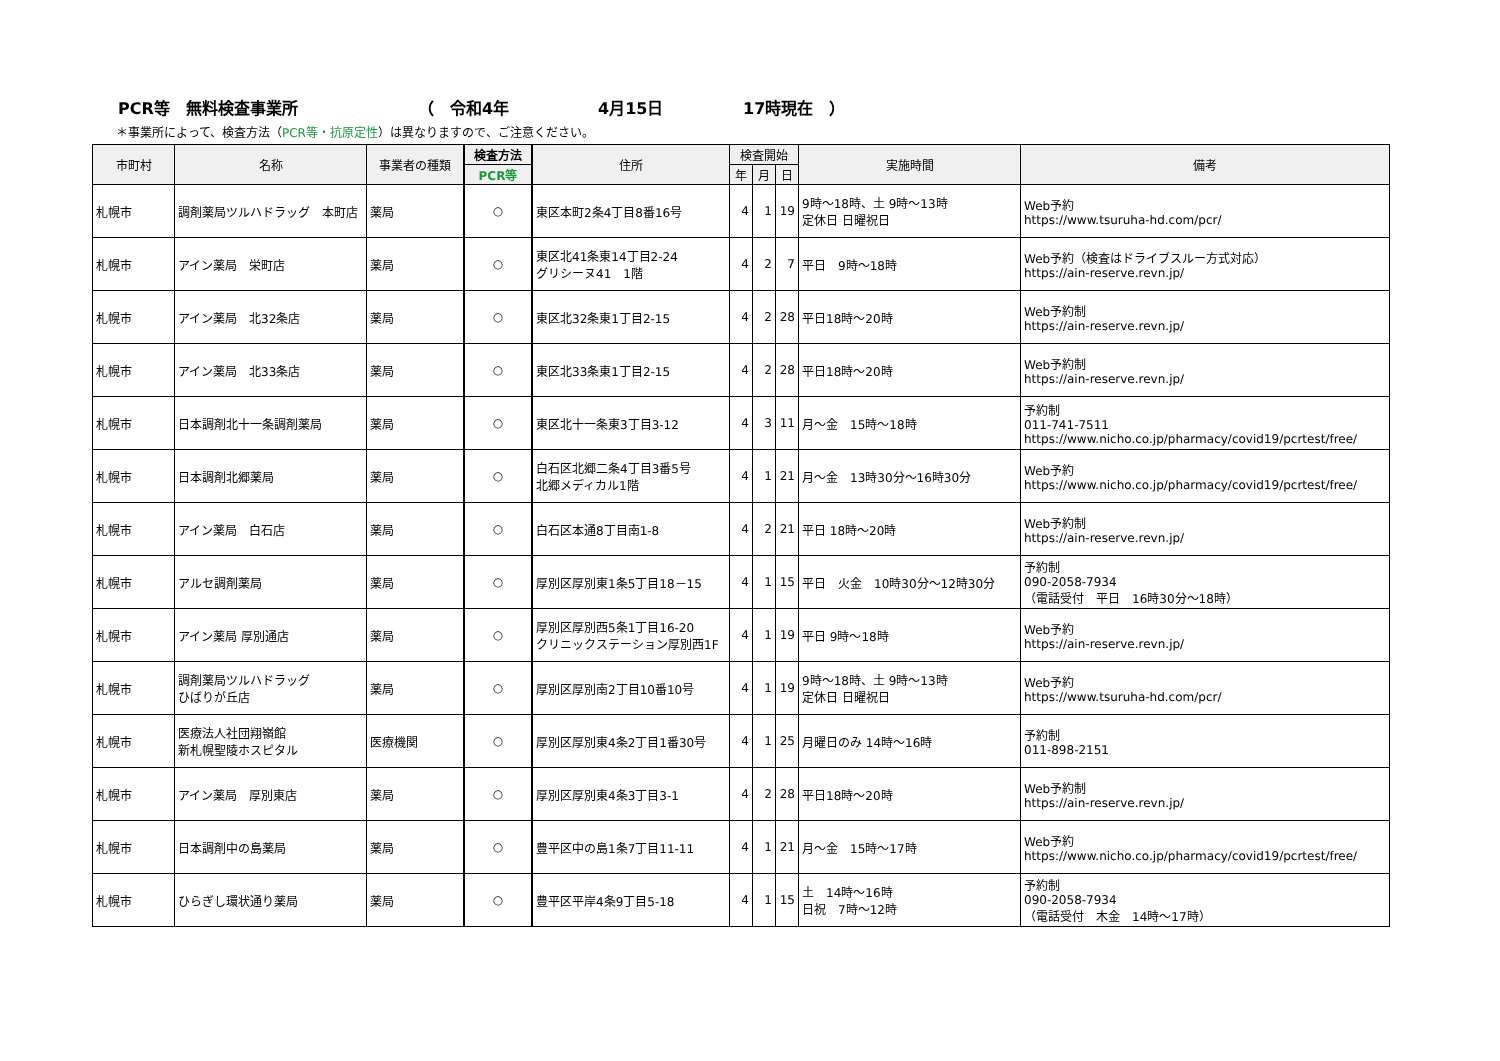PCR等　無料検査事業所 （　令和4年 4月15日 17時現在　）
＊事業所によって、検査方法（PCR等・抗原定性）は異なりますので、ご注意ください。
| 市町村 | 名称 | 事業者の種類 | 検査方法 | 住所 | 検査開始 | | | 実施時間 | 備考 |
| --- | --- | --- | --- | --- | --- | --- | --- | --- | --- |
| | | | PCR等 | | 年 | 月 | 日 | | |
| 札幌市 | 調剤薬局ツルハドラッグ 本町店 | 薬局 | ○ | 東区本町2条4丁目8番16号 | 4 | 1 | 19 | 9時～18時、土 9時～13時 定休日 日曜祝日 | Web予約 https://www.tsuruha-hd.com/pcr/ |
| 札幌市 | アイン薬局 栄町店 | 薬局 | ○ | 東区北41条東14丁目2-24 グリシーヌ41 1階 | 4 | 2 | 7 | 平日 9時～18時 | Web予約（検査はドライブスルー方式対応） https://ain-reserve.revn.jp/ |
| 札幌市 | アイン薬局 北32条店 | 薬局 | ○ | 東区北32条東1丁目2-15 | 4 | 2 | 28 | 平日18時～20時 | Web予約制 https://ain-reserve.revn.jp/ |
| 札幌市 | アイン薬局 北33条店 | 薬局 | ○ | 東区北33条東1丁目2-15 | 4 | 2 | 28 | 平日18時～20時 | Web予約制 https://ain-reserve.revn.jp/ |
| 札幌市 | 日本調剤北十一条調剤薬局 | 薬局 | ○ | 東区北十一条東3丁目3-12 | 4 | 3 | 11 | 月～金 15時～18時 | 予約制 011-741-7511 https://www.nicho.co.jp/pharmacy/covid19/pcrtest/free/ |
| 札幌市 | 日本調剤北郷薬局 | 薬局 | ○ | 白石区北郷二条4丁目3番5号 北郷メディカル1階 | 4 | 1 | 21 | 月～金 13時30分～16時30分 | Web予約 https://www.nicho.co.jp/pharmacy/covid19/pcrtest/free/ |
| 札幌市 | アイン薬局 白石店 | 薬局 | ○ | 白石区本通8丁目南1-8 | 4 | 2 | 21 | 平日 18時～20時 | Web予約制 https://ain-reserve.revn.jp/ |
| 札幌市 | アルセ調剤薬局 | 薬局 | ○ | 厚別区厚別東1条5丁目18－15 | 4 | 1 | 15 | 平日 火金 10時30分～12時30分 | 予約制 090-2058-7934 （電話受付 平日 16時30分～18時） |
| 札幌市 | アイン薬局 厚別通店 | 薬局 | ○ | 厚別区厚別西5条1丁目16-20 クリニックステーション厚別西1F | 4 | 1 | 19 | 平日 9時～18時 | Web予約 https://ain-reserve.revn.jp/ |
| 札幌市 | 調剤薬局ツルハドラッグ ひばりが丘店 | 薬局 | ○ | 厚別区厚別南2丁目10番10号 | 4 | 1 | 19 | 9時～18時、土 9時～13時 定休日 日曜祝日 | Web予約 https://www.tsuruha-hd.com/pcr/ |
| 札幌市 | 医療法人社団翔嶺館 新札幌聖陵ホスピタル | 医療機関 | ○ | 厚別区厚別東4条2丁目1番30号 | 4 | 1 | 25 | 月曜日のみ 14時～16時 | 予約制 011-898-2151 |
| 札幌市 | アイン薬局 厚別東店 | 薬局 | ○ | 厚別区厚別東4条3丁目3-1 | 4 | 2 | 28 | 平日18時～20時 | Web予約制 https://ain-reserve.revn.jp/ |
| 札幌市 | 日本調剤中の島薬局 | 薬局 | ○ | 豊平区中の島1条7丁目11-11 | 4 | 1 | 21 | 月～金 15時～17時 | Web予約 https://www.nicho.co.jp/pharmacy/covid19/pcrtest/free/ |
| 札幌市 | ひらぎし環状通り薬局 | 薬局 | ○ | 豊平区平岸4条9丁目5-18 | 4 | 1 | 15 | 土 14時～16時 日祝 7時～12時 | 予約制 090-2058-7934 （電話受付 木金 14時～17時） |